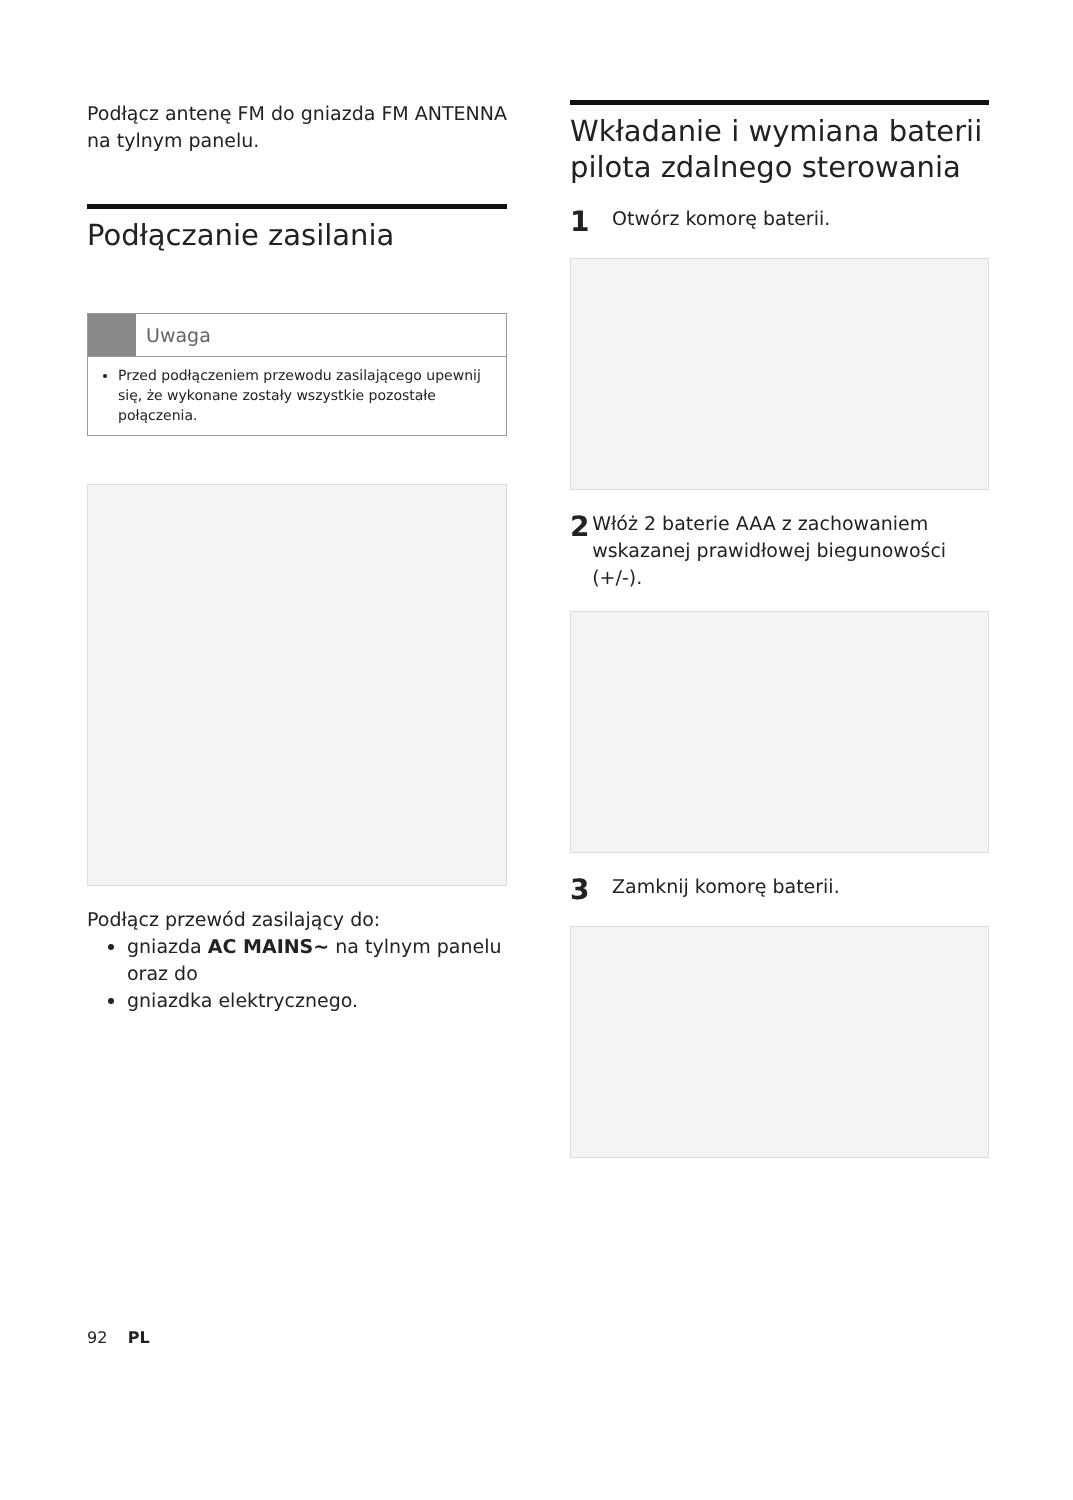Podłącz antenę FM do gniazda FM ANTENNA na tylnym panelu.
Podłączanie zasilania
Uwaga
Przed podłączeniem przewodu zasilającego upewnij się, że wykonane zostały wszystkie pozostałe połączenia.
Podłącz przewód zasilający do:
gniazda AC MAINS~ na tylnym panelu oraz do
gniazdka elektrycznego.
Wkładanie i wymiana baterii pilota zdalnego sterowania
1
Otwórz komorę baterii.
2
Włóż 2 baterie AAA z zachowaniem wskazanej prawidłowej biegunowości (+/-).
3
Zamknij komorę baterii.
92 PL